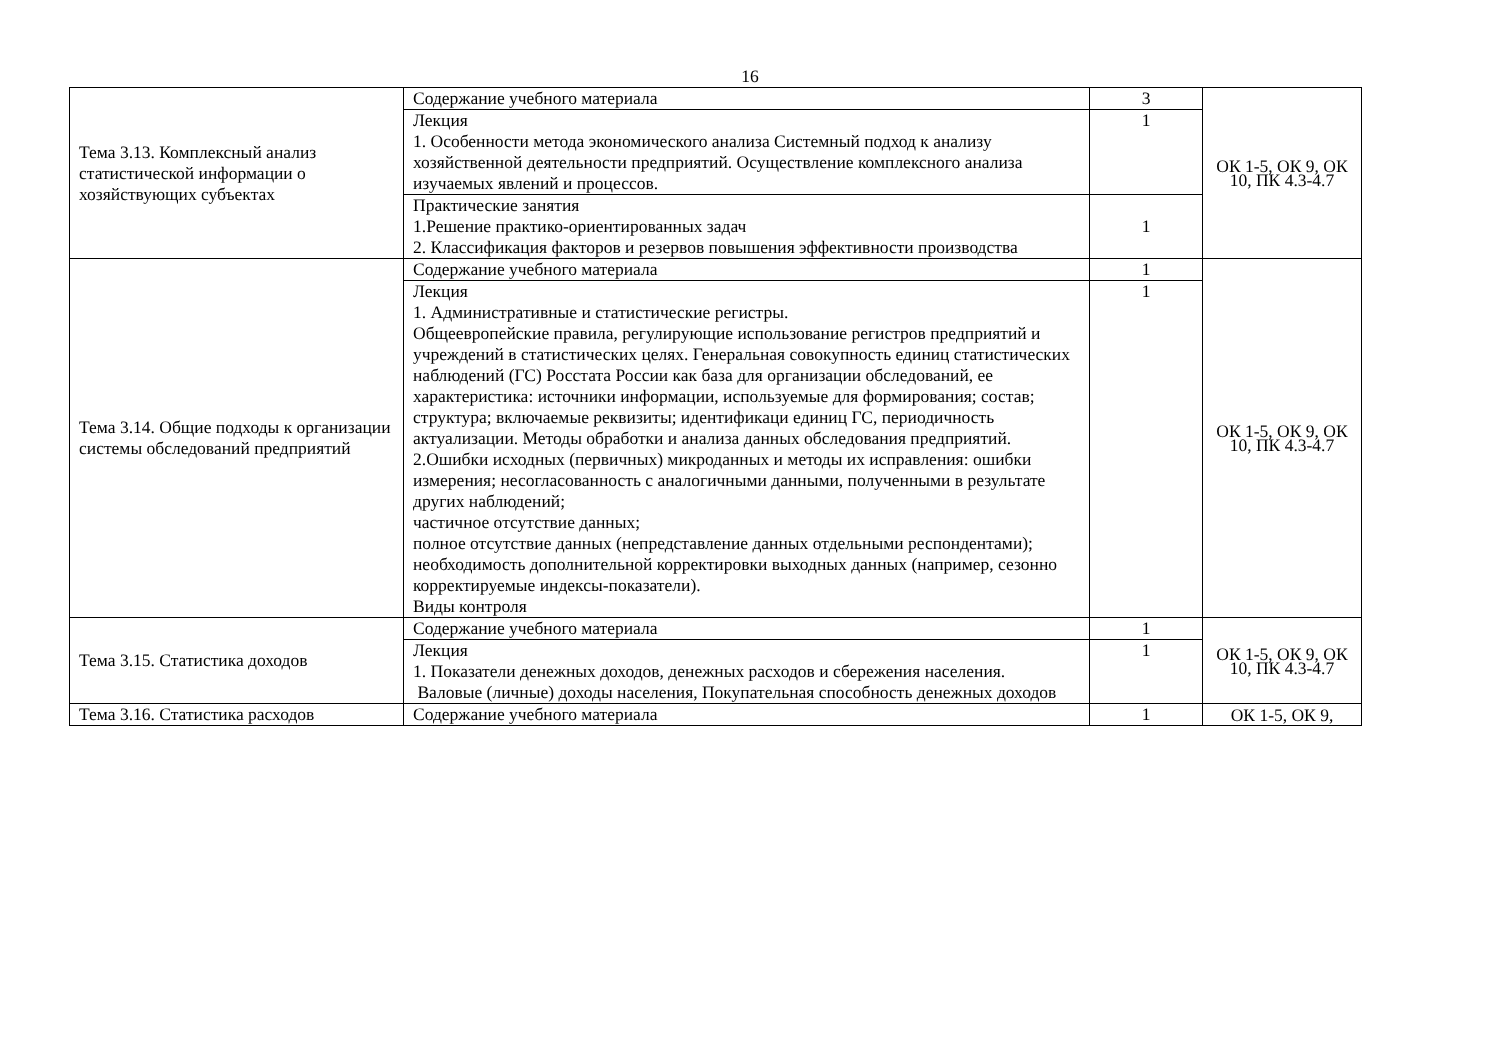16
| Тема 3.13. Комплексный анализ статистической информации о хозяйствующих субъектах | Содержание учебного материала | 3 | ОК 1-5, ОК 9, ОК 10, ПК 4.3-4.7 |
| | Лекция 1. Особенности метода экономического анализа Системный подход к анализу хозяйственной деятельности предприятий. Осуществление комплексного анализа изучаемых явлений и процессов. | 1 | |
| | Практические занятия 1.Решение практико-ориентированных задач 2. Классификация факторов и резервов повышения эффективности производства | 1 | |
| Тема 3.14. Общие подходы к организации системы обследований предприятий | Содержание учебного материала | 1 | ОК 1-5, ОК 9, ОК 10, ПК 4.3-4.7 |
| | Лекция 1. Административные и статистические регистры. Общеевропейские правила, регулирующие использование регистров предприятий и учреждений в статистических целях. Генеральная совокупность единиц статистических наблюдений (ГС) Росстата России как база для организации обследований, ее характеристика: источники информации, используемые для формирования; состав; структура; включаемые реквизиты; идентификаци единиц ГС, периодичность актуализации. Методы обработки и анализа данных обследования предприятий. 2.Ошибки исходных (первичных) микроданных и методы их исправления: ошибки измерения; несогласованность с аналогичными данными, полученными в результате других наблюдений; частичное отсутствие данных; полное отсутствие данных (непредставление данных отдельными респондентами); необходимость дополнительной корректировки выходных данных (например, сезонно корректируемые индексы-показатели). Виды контроля | 1 | |
| Тема 3.15. Статистика доходов | Содержание учебного материала | 1 | ОК 1-5, ОК 9, ОК 10, ПК 4.3-4.7 |
| | Лекция 1. Показатели денежных доходов, денежных расходов и сбережения населения. Валовые (личные) доходы населения, Покупательная способность денежных доходов | 1 | |
| Тема 3.16. Статистика расходов | Содержание учебного материала | 1 | ОК 1-5, ОК 9, |